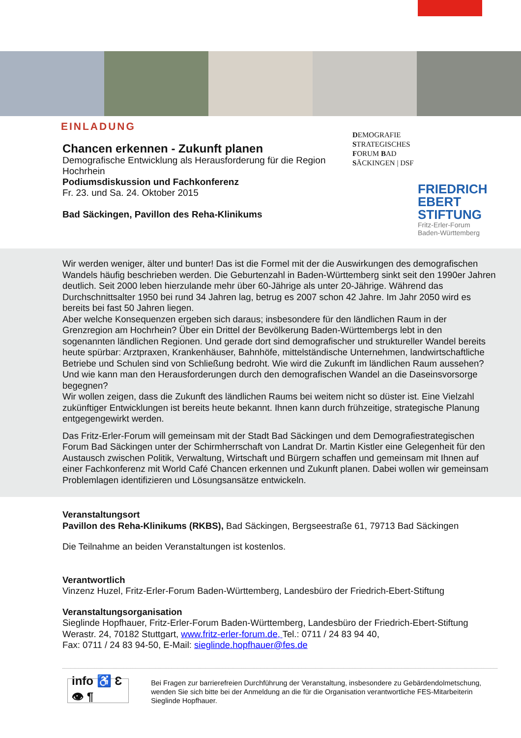EINLADUNG
Chancen erkennen - Zukunft planen
Demografische Entwicklung als Herausforderung für die Region Hochrhein
Podiumsdiskussion und Fachkonferenz
Fr. 23. und Sa. 24. Oktober 2015
Bad Säckingen, Pavillon des Reha-Klinikums
DEMOGRAFIE
STRATEGISCHES
FORUM BAD
SÄCKINGEN | DSF
FRIEDRICH
EBERT
STIFTUNG
Fritz-Erler-Forum
Baden-Württemberg
Wir werden weniger, älter und bunter! Das ist die Formel mit der die Auswirkungen des demografischen Wandels häufig beschrieben werden. Die Geburtenzahl in Baden-Württemberg sinkt seit den 1990er Jahren deutlich. Seit 2000 leben hierzulande mehr über 60-Jährige als unter 20-Jährige. Während das Durchschnittsalter 1950 bei rund 34 Jahren lag, betrug es 2007 schon 42 Jahre. Im Jahr 2050 wird es bereits bei fast 50 Jahren liegen.
Aber welche Konsequenzen ergeben sich daraus; insbesondere für den ländlichen Raum in der Grenzregion am Hochrhein? Über ein Drittel der Bevölkerung Baden-Württembergs lebt in den sogenannten ländlichen Regionen. Und gerade dort sind demografischer und struktureller Wandel bereits heute spürbar: Arztpraxen, Krankenhäuser, Bahnhöfe, mittelständische Unternehmen, landwirtschaftliche Betriebe und Schulen sind von Schließung bedroht. Wie wird die Zukunft im ländlichen Raum aussehen? Und wie kann man den Herausforderungen durch den demografischen Wandel an die Daseinsvorsorge begegnen?
Wir wollen zeigen, dass die Zukunft des ländlichen Raums bei weitem nicht so düster ist. Eine Vielzahl zukünftiger Entwicklungen ist bereits heute bekannt. Ihnen kann durch frühzeitige, strategische Planung entgegengewirkt werden.
Das Fritz-Erler-Forum will gemeinsam mit der Stadt Bad Säckingen und dem Demografiestrategischen Forum Bad Säckingen unter der Schirmherrschaft von Landrat Dr. Martin Kistler eine Gelegenheit für den Austausch zwischen Politik, Verwaltung, Wirtschaft und Bürgern schaffen und gemeinsam mit Ihnen auf einer Fachkonferenz mit World Café Chancen erkennen und Zukunft planen. Dabei wollen wir gemeinsam Problemlagen identifizieren und Lösungsansätze entwickeln.
Veranstaltungsort
Pavillon des Reha-Klinikums (RKBS), Bad Säckingen, Bergseestraße 61, 79713 Bad Säckingen
Die Teilnahme an beiden Veranstaltungen ist kostenlos.
Verantwortlich
Vinzenz Huzel, Fritz-Erler-Forum Baden-Württemberg, Landesbüro der Friedrich-Ebert-Stiftung
Veranstaltungsorganisation
Sieglinde Hopfhauer, Fritz-Erler-Forum Baden-Württemberg, Landesbüro der Friedrich-Ebert-Stiftung
Werastr. 24, 70182 Stuttgart, www.fritz-erler-forum.de, Tel.: 0711 / 24 83 94 40,
Fax: 0711 / 24 83 94-50, E-Mail: sieglinde.hopfhauer@fes.de
info ♿ Ɛ 👁 ¶
Bei Fragen zur barrierefreien Durchführung der Veranstaltung, insbesondere zu Gebärdendolmetschung, wenden Sie sich bitte bei der Anmeldung an die für die Organisation verantwortliche FES-Mitarbeiterin Sieglinde Hopfhauer.